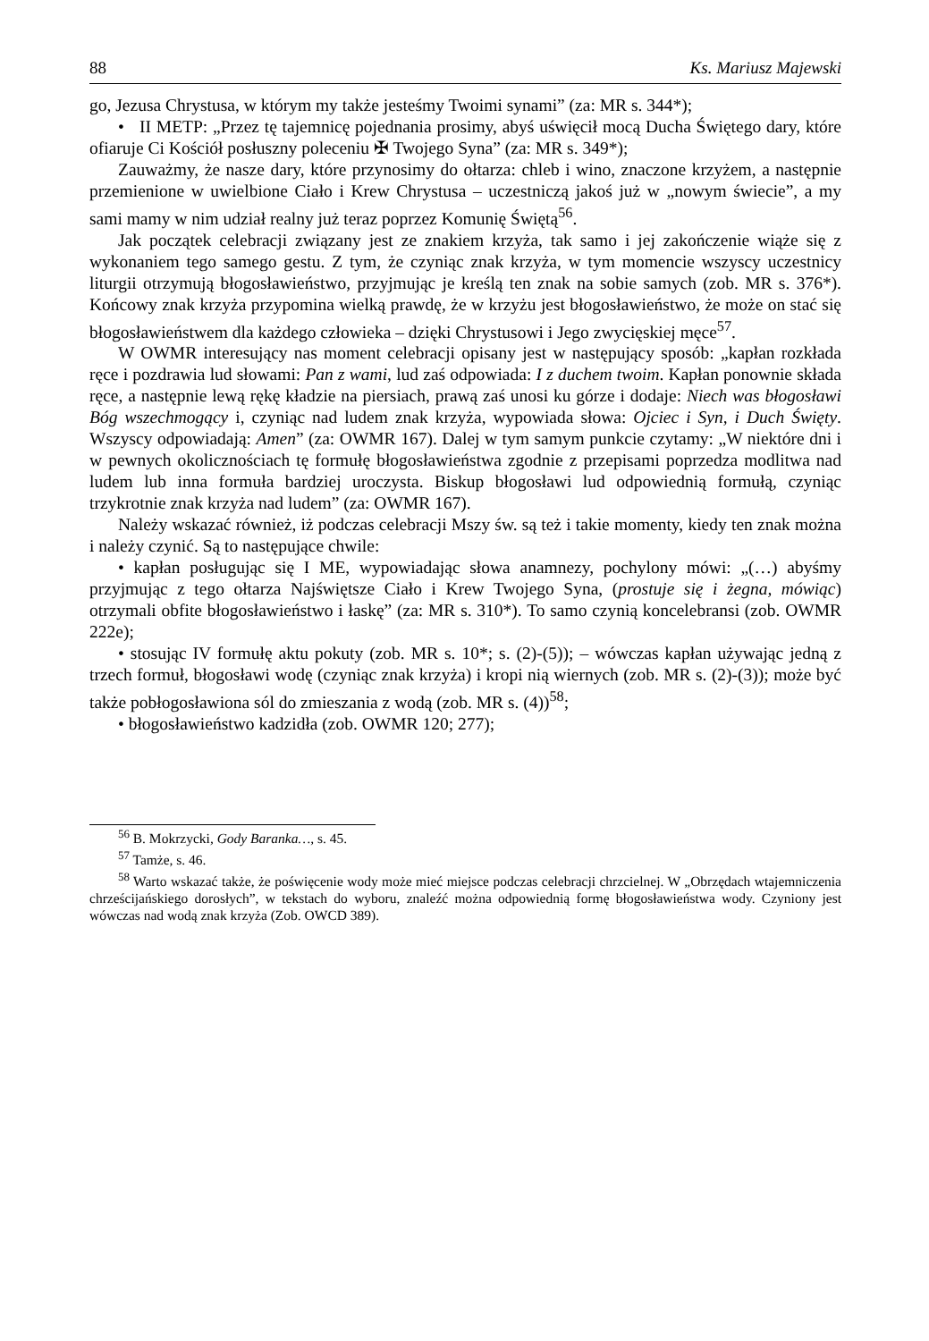88 Ks. Mariusz Majewski
go, Jezusa Chrystusa, w którym my także jesteśmy Twoimi synami” (za: MR s. 344*);
• II METP: „Przez tę tajemnicę pojednania prosimy, abyś uświęcił mocą Ducha Świętego dary, które ofiaruje Ci Kościół posłuszny poleceniu ✠ Twojego Syna” (za: MR s. 349*);
Zauważmy, że nasze dary, które przynosimy do ołtarza: chleb i wino, znaczone krzyżem, a następnie przemienione w uwielbione Ciało i Krew Chrystusa – uczestniczą jakoś już w „nowym świecie”, a my sami mamy w nim udział realny już teraz poprzez Komunię Świętą<sup>56</sup>.
Jak początek celebracji związany jest ze znakiem krzyża, tak samo i jej zakończenie wiąże się z wykonaniem tego samego gestu. Z tym, że czyniąc znak krzyża, w tym momencie wszyscy uczestnicy liturgii otrzymują błogosławieństwo, przyjmując je kreślą ten znak na sobie samych (zob. MR s. 376*). Końcowy znak krzyża przypomina wielką prawdę, że w krzyżu jest błogosławieństwo, że może on stać się błogosławieństwem dla każdego człowieka – dzięki Chrystusowi i Jego zwycięskiej męce<sup>57</sup>.
W OWMR interesujący nas moment celebracji opisany jest w następujący sposób: „kapłan rozkłada ręce i pozdrawia lud słowami: Pan z wami, lud zaś odpowiada: I z duchem twoim. Kapłan ponownie składa ręce, a następnie lewą rękę kładzie na piersiach, prawą zaś unosi ku górze i dodaje: Niech was błogosławi Bóg wszechmogący i, czyniąc nad ludem znak krzyża, wypowiada słowa: Ojciec i Syn, i Duch Święty. Wszyscy odpowiadają: Amen” (za: OWMR 167). Dalej w tym samym punkcie czytamy: „W niektóre dni i w pewnych okolicznościach tę formułę błogosławieństwa zgodnie z przepisami poprzedza modlitwa nad ludem lub inna formuła bardziej uroczysta. Biskup błogosławi lud odpowiednią formułą, czyniąc trzykrotnie znak krzyża nad ludem” (za: OWMR 167).
Należy wskazać również, iż podczas celebracji Mszy św. są też i takie momenty, kiedy ten znak można i należy czynić. Są to następujące chwile:
• kapłan posługując się I ME, wypowiadając słowa anamnezy, pochylony mówi: „(…) abyśmy przyjmując z tego ołtarza Najświętsze Ciało i Krew Twojego Syna, (prostuje się i żegna, mówiąc) otrzymali obfite błogosławieństwo i łaskę” (za: MR s. 310*). To samo czynią koncelebransi (zob. OWMR 222e);
• stosując IV formułę aktu pokuty (zob. MR s. 10*; s. (2)-(5)); – wówczas kapłan używając jedną z trzech formuł, błogosławi wodę (czyniąc znak krzyża) i kropi nią wiernych (zob. MR s. (2)-(3)); może być także pobłogosławiona sól do zmieszania z wodą (zob. MR s. (4))<sup>58</sup>;
• błogosławieństwo kadzidła (zob. OWMR 120; 277);
<sup>56</sup> B. Mokrzycki, Gody Baranka…, s. 45.
<sup>57</sup> Tamże, s. 46.
<sup>58</sup> Warto wskazać także, że poświęcenie wody może mieć miejsce podczas celebracji chrzcielnej. W „Obrzędach wtajemniczenia chrześcijańskiego dorosłych”, w tekstach do wyboru, znaleźć można odpowiednią formę błogosławieństwa wody. Czyniony jest wówczas nad wodą znak krzyża (Zob. OWCD 389).